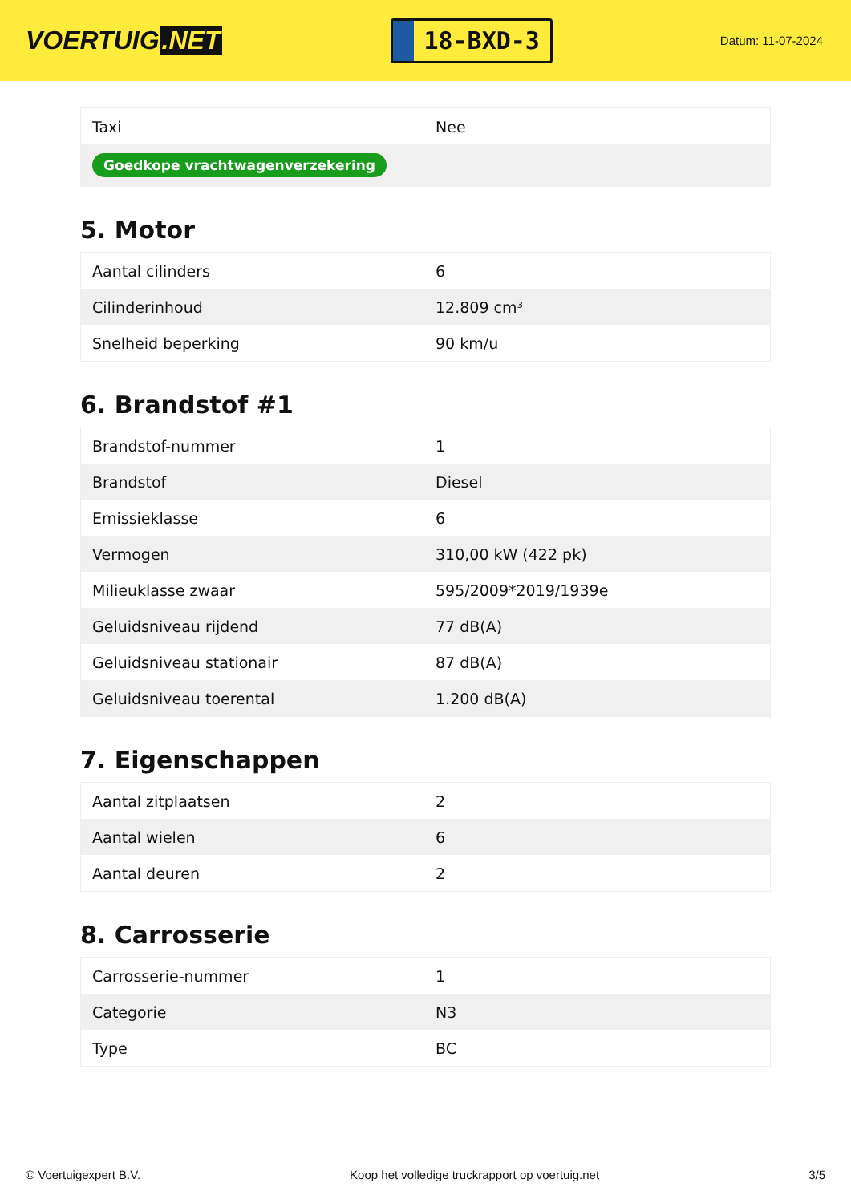VOERTUIG.NET
18-BXD-3
Datum: 11-07-2024
| Taxi | Nee |
| Goedkope vrachtwagenverzekering | |
5. Motor
| Aantal cilinders | 6 |
| Cilinderinhoud | 12.809 cm³ |
| Snelheid beperking | 90 km/u |
6. Brandstof #1
| Brandstof-nummer | 1 |
| Brandstof | Diesel |
| Emissieklasse | 6 |
| Vermogen | 310,00 kW (422 pk) |
| Milieuklasse zwaar | 595/2009*2019/1939e |
| Geluidsniveau rijdend | 77 dB(A) |
| Geluidsniveau stationair | 87 dB(A) |
| Geluidsniveau toerental | 1.200 dB(A) |
7. Eigenschappen
| Aantal zitplaatsen | 2 |
| Aantal wielen | 6 |
| Aantal deuren | 2 |
8. Carrosserie
| Carrosserie-nummer | 1 |
| Categorie | N3 |
| Type | BC |
© Voertuigexpert B.V. Koop het volledige truckrapport op voertuig.net 3/5